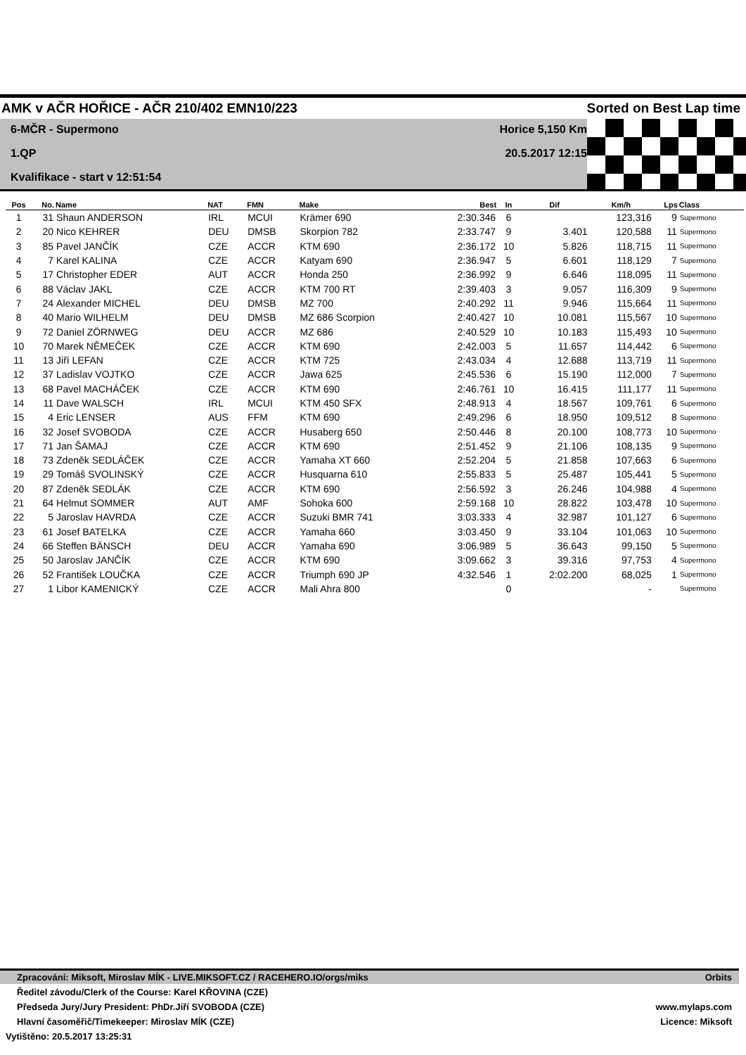AMK v AČR HOŘICE - AČR 210/402 EMN10/223 Sorted on Best Lap time
6-MČR - Supermono
1.QP
Kvalifikace - start v 12:51:54
Horice 5,150 Km
20.5.2017 12:15
| Pos | No. | Name | NAT | FMN | Make | Best | In | Dif | Km/h | Lps | Class |
| --- | --- | --- | --- | --- | --- | --- | --- | --- | --- | --- | --- |
| 1 | 31 | Shaun ANDERSON | IRL | MCUI | Krämer 690 | 2:30.346 | 6 | | 123,316 | 9 | Supermono |
| 2 | 20 | Nico KEHRER | DEU | DMSB | Skorpion 782 | 2:33.747 | 9 | 3.401 | 120,588 | 11 | Supermono |
| 3 | 85 | Pavel JANČÍK | CZE | ACCR | KTM 690 | 2:36.172 | 10 | 5.826 | 118,715 | 11 | Supermono |
| 4 | 7 | Karel KALINA | CZE | ACCR | Katyam 690 | 2:36.947 | 5 | 6.601 | 118,129 | 7 | Supermono |
| 5 | 17 | Christopher EDER | AUT | ACCR | Honda 250 | 2:36.992 | 9 | 6.646 | 118,095 | 11 | Supermono |
| 6 | 88 | Václav JAKL | CZE | ACCR | KTM 700 RT | 2:39.403 | 3 | 9.057 | 116,309 | 9 | Supermono |
| 7 | 24 | Alexander MICHEL | DEU | DMSB | MZ 700 | 2:40.292 | 11 | 9.946 | 115,664 | 11 | Supermono |
| 8 | 40 | Mario WILHELM | DEU | DMSB | MZ 686 Scorpion | 2:40.427 | 10 | 10.081 | 115,567 | 10 | Supermono |
| 9 | 72 | Daniel ZÖRNWEG | DEU | ACCR | MZ 686 | 2:40.529 | 10 | 10.183 | 115,493 | 10 | Supermono |
| 10 | 70 | Marek NĚMEČEK | CZE | ACCR | KTM 690 | 2:42.003 | 5 | 11.657 | 114,442 | 6 | Supermono |
| 11 | 13 | Jiří LEFAN | CZE | ACCR | KTM 725 | 2:43.034 | 4 | 12.688 | 113,719 | 11 | Supermono |
| 12 | 37 | Ladislav VOJTKO | CZE | ACCR | Jawa 625 | 2:45.536 | 6 | 15.190 | 112,000 | 7 | Supermono |
| 13 | 68 | Pavel MACHÁČEK | CZE | ACCR | KTM 690 | 2:46.761 | 10 | 16.415 | 111,177 | 11 | Supermono |
| 14 | 11 | Dave WALSCH | IRL | MCUI | KTM 450 SFX | 2:48.913 | 4 | 18.567 | 109,761 | 6 | Supermono |
| 15 | 4 | Eric LENSER | AUS | FFM | KTM 690 | 2:49.296 | 6 | 18.950 | 109,512 | 8 | Supermono |
| 16 | 32 | Josef SVOBODA | CZE | ACCR | Husaberg 650 | 2:50.446 | 8 | 20.100 | 108,773 | 10 | Supermono |
| 17 | 71 | Jan ŠAMAJ | CZE | ACCR | KTM 690 | 2:51.452 | 9 | 21.106 | 108,135 | 9 | Supermono |
| 18 | 73 | Zdeněk SEDLÁČEK | CZE | ACCR | Yamaha XT 660 | 2:52.204 | 5 | 21.858 | 107,663 | 6 | Supermono |
| 19 | 29 | Tomáš SVOLINSKÝ | CZE | ACCR | Husquarna 610 | 2:55.833 | 5 | 25.487 | 105,441 | 5 | Supermono |
| 20 | 87 | Zdeněk SEDLÁK | CZE | ACCR | KTM 690 | 2:56.592 | 3 | 26.246 | 104,988 | 4 | Supermono |
| 21 | 64 | Helmut SOMMER | AUT | AMF | Sohoka 600 | 2:59.168 | 10 | 28.822 | 103,478 | 10 | Supermono |
| 22 | 5 | Jaroslav HAVRDA | CZE | ACCR | Suzuki BMR 741 | 3:03.333 | 4 | 32.987 | 101,127 | 6 | Supermono |
| 23 | 61 | Josef BATELKA | CZE | ACCR | Yamaha 660 | 3:03.450 | 9 | 33.104 | 101,063 | 10 | Supermono |
| 24 | 66 | Steffen BÄNSCH | DEU | ACCR | Yamaha 690 | 3:06.989 | 5 | 36.643 | 99,150 | 5 | Supermono |
| 25 | 50 | Jaroslav JANČÍK | CZE | ACCR | KTM 690 | 3:09.662 | 3 | 39.316 | 97,753 | 4 | Supermono |
| 26 | 52 | František LOUČKA | CZE | ACCR | Triumph 690 JP | 4:32.546 | 1 | 2:02.200 | 68,025 | 1 | Supermono |
| 27 | 1 | Libor KAMENICKÝ | CZE | ACCR | Mali Ahra 800 | | 0 | | - | | Supermono |
Zpracování: Miksoft, Miroslav MÍK - LIVE.MIKSOFT.CZ / RACEHERO.IO/orgs/miks Orbits
Ředitel závodu/Clerk of the Course: Karel KŘOVINA (CZE)
Předseda Jury/Jury President: PhDr.Jiří SVOBODA (CZE) www.mylaps.com
Hlavní časoměřič/Timekeeper: Miroslav MÍK (CZE) Licence: Miksoft
Vytištěno: 20.5.2017 13:25:31